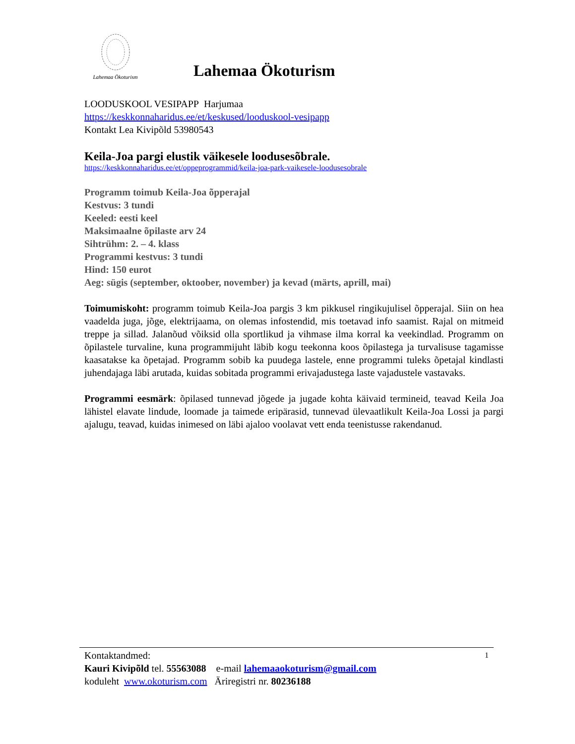Lahemaa Ökoturism
Lahemaa Ökoturism
LOODUSKOOL VESIPAPP Harjumaa
https://keskkonnaharidus.ee/et/keskused/looduskool-vesipapp
Kontakt Lea Kivipõld 53980543
Keila-Joa pargi elustik väikesele loodusesõbrale.
https://keskkonnaharidus.ee/et/oppeprogrammid/keila-joa-park-vaikesele-loodusesobrale
Programm toimub Keila-Joa õpperajal
Kestvus: 3 tundi
Keeled: eesti keel
Maksimaalne õpilaste arv 24
Sihtrühm: 2. – 4. klass
Programmi kestvus: 3 tundi
Hind: 150 eurot
Aeg: sügis (september, oktoober, november) ja kevad (märts, aprill, mai)
Toimumiskoht: programm toimub Keila-Joa pargis 3 km pikkusel ringikujulisel õpperajal. Siin on hea vaadelda juga, jõge, elektrijaama, on olemas infostendid, mis toetavad info saamist. Rajal on mitmeid treppe ja sillad. Jalanõud võiksid olla sportlikud ja vihmase ilma korral ka veekindlad. Programm on õpilastele turvaline, kuna programmijuht läbib kogu teekonna koos õpilastega ja turvalisuse tagamisse kaasatakse ka õpetajad. Programm sobib ka puudega lastele, enne programmi tuleks õpetajal kindlasti juhendajaga läbi arutada, kuidas sobitada programmi erivajadustega laste vajadustele vastavaks.
Programmi eesmärk: õpilased tunnevad jõgede ja jugade kohta käivaid termineid, teavad Keila Joa lähistel elavate lindude, loomade ja taimede eripärasid, tunnevad ülevaatlikult Keila-Joa Lossi ja pargi ajalugu, teavad, kuidas inimesed on läbi ajaloo voolavat vett enda teenistusse rakendanud.
Kontaktandmed: 1
Kauri Kivipõld tel. 55563088 e-mail lahemaaokoturism@gmail.com
koduleht www.okoturism.com Äriregistri nr. 80236188